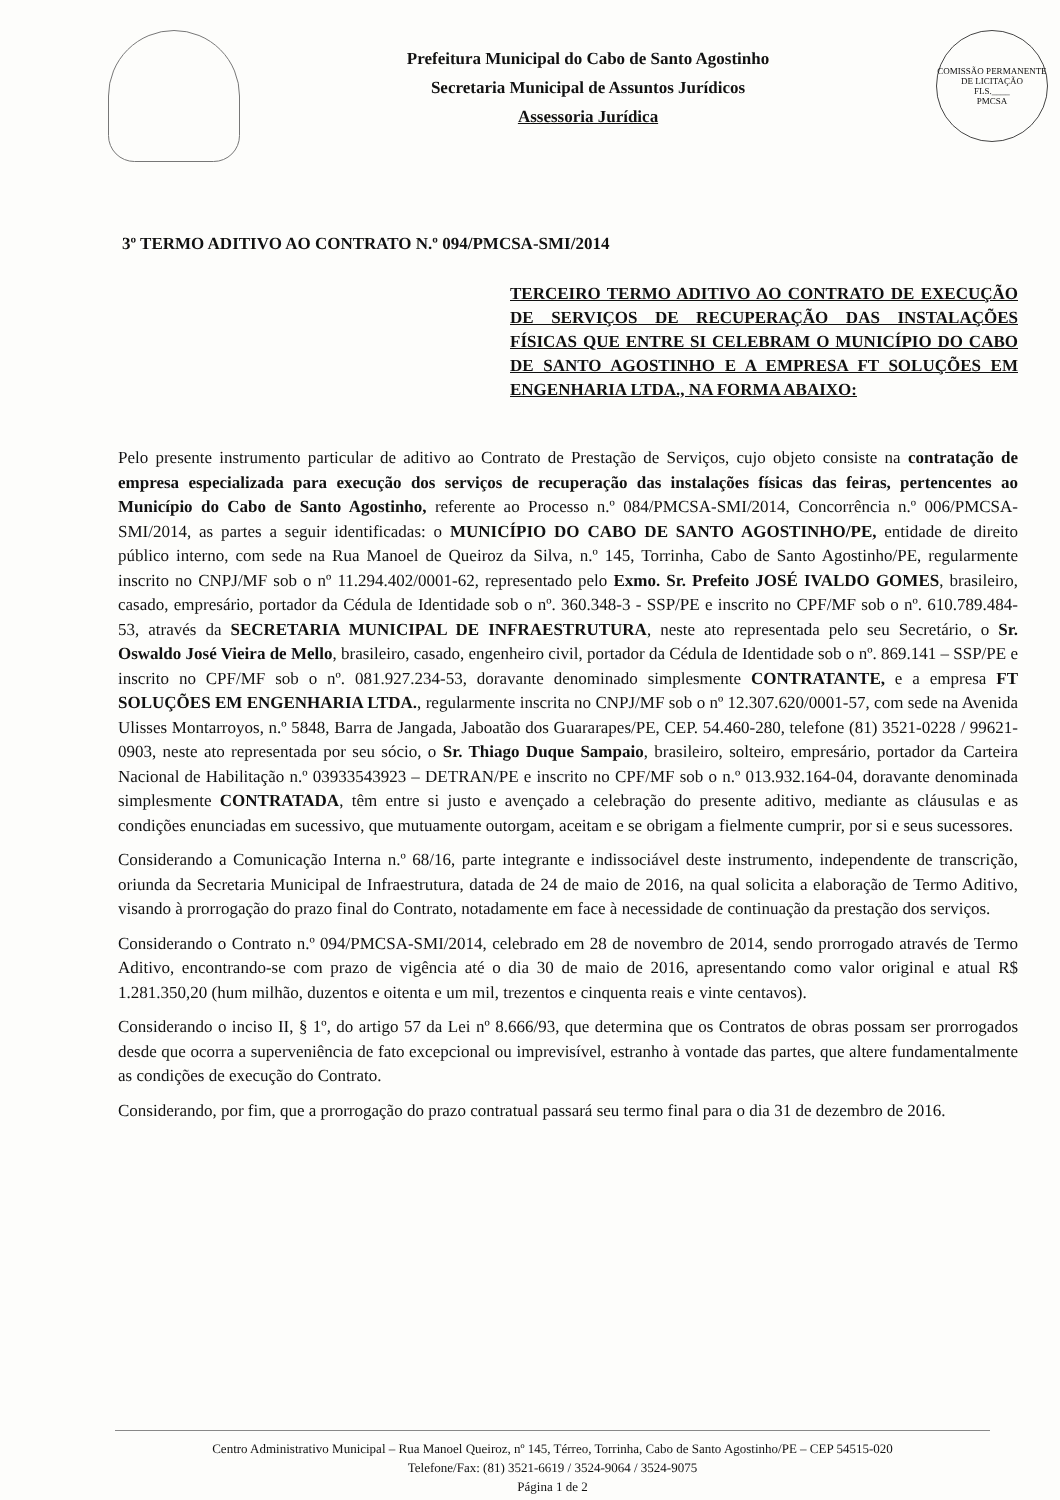Prefeitura Municipal do Cabo de Santo Agostinho
Secretaria Municipal de Assuntos Jurídicos
Assessoria Jurídica
COMISSÃO PERMANENTE DE LICITAÇÃO
FLS.____
PMCSA
3º TERMO ADITIVO AO CONTRATO N.º 094/PMCSA-SMI/2014
TERCEIRO TERMO ADITIVO AO CONTRATO DE EXECUÇÃO DE SERVIÇOS DE RECUPERAÇÃO DAS INSTALAÇÕES FÍSICAS QUE ENTRE SI CELEBRAM O MUNICÍPIO DO CABO DE SANTO AGOSTINHO E A EMPRESA FT SOLUÇÕES EM ENGENHARIA LTDA., NA FORMA ABAIXO:
Pelo presente instrumento particular de aditivo ao Contrato de Prestação de Serviços, cujo objeto consiste na contratação de empresa especializada para execução dos serviços de recuperação das instalações físicas das feiras, pertencentes ao Município do Cabo de Santo Agostinho, referente ao Processo n.º 084/PMCSA-SMI/2014, Concorrência n.º 006/PMCSA-SMI/2014, as partes a seguir identificadas: o MUNICÍPIO DO CABO DE SANTO AGOSTINHO/PE, entidade de direito público interno, com sede na Rua Manoel de Queiroz da Silva, n.º 145, Torrinha, Cabo de Santo Agostinho/PE, regularmente inscrito no CNPJ/MF sob o nº 11.294.402/0001-62, representado pelo Exmo. Sr. Prefeito JOSÉ IVALDO GOMES, brasileiro, casado, empresário, portador da Cédula de Identidade sob o nº. 360.348-3 - SSP/PE e inscrito no CPF/MF sob o nº. 610.789.484-53, através da SECRETARIA MUNICIPAL DE INFRAESTRUTURA, neste ato representada pelo seu Secretário, o Sr. Oswaldo José Vieira de Mello, brasileiro, casado, engenheiro civil, portador da Cédula de Identidade sob o nº. 869.141 – SSP/PE e inscrito no CPF/MF sob o nº. 081.927.234-53, doravante denominado simplesmente CONTRATANTE, e a empresa FT SOLUÇÕES EM ENGENHARIA LTDA., regularmente inscrita no CNPJ/MF sob o nº 12.307.620/0001-57, com sede na Avenida Ulisses Montarroyos, n.º 5848, Barra de Jangada, Jaboatão dos Guararapes/PE, CEP. 54.460-280, telefone (81) 3521-0228 / 99621-0903, neste ato representada por seu sócio, o Sr. Thiago Duque Sampaio, brasileiro, solteiro, empresário, portador da Carteira Nacional de Habilitação n.º 03933543923 – DETRAN/PE e inscrito no CPF/MF sob o n.º 013.932.164-04, doravante denominada simplesmente CONTRATADA, têm entre si justo e avençado a celebração do presente aditivo, mediante as cláusulas e as condições enunciadas em sucessivo, que mutuamente outorgam, aceitam e se obrigam a fielmente cumprir, por si e seus sucessores.
Considerando a Comunicação Interna n.º 68/16, parte integrante e indissociável deste instrumento, independente de transcrição, oriunda da Secretaria Municipal de Infraestrutura, datada de 24 de maio de 2016, na qual solicita a elaboração de Termo Aditivo, visando à prorrogação do prazo final do Contrato, notadamente em face à necessidade de continuação da prestação dos serviços.
Considerando o Contrato n.º 094/PMCSA-SMI/2014, celebrado em 28 de novembro de 2014, sendo prorrogado através de Termo Aditivo, encontrando-se com prazo de vigência até o dia 30 de maio de 2016, apresentando como valor original e atual R$ 1.281.350,20 (hum milhão, duzentos e oitenta e um mil, trezentos e cinquenta reais e vinte centavos).
Considerando o inciso II, § 1º, do artigo 57 da Lei nº 8.666/93, que determina que os Contratos de obras possam ser prorrogados desde que ocorra a superveniência de fato excepcional ou imprevisível, estranho à vontade das partes, que altere fundamentalmente as condições de execução do Contrato.
Considerando, por fim, que a prorrogação do prazo contratual passará seu termo final para o dia 31 de dezembro de 2016.
Centro Administrativo Municipal – Rua Manoel Queiroz, nº 145, Térreo, Torrinha, Cabo de Santo Agostinho/PE – CEP 54515-020
Telefone/Fax: (81) 3521-6619 / 3524-9064 / 3524-9075
Página 1 de 2